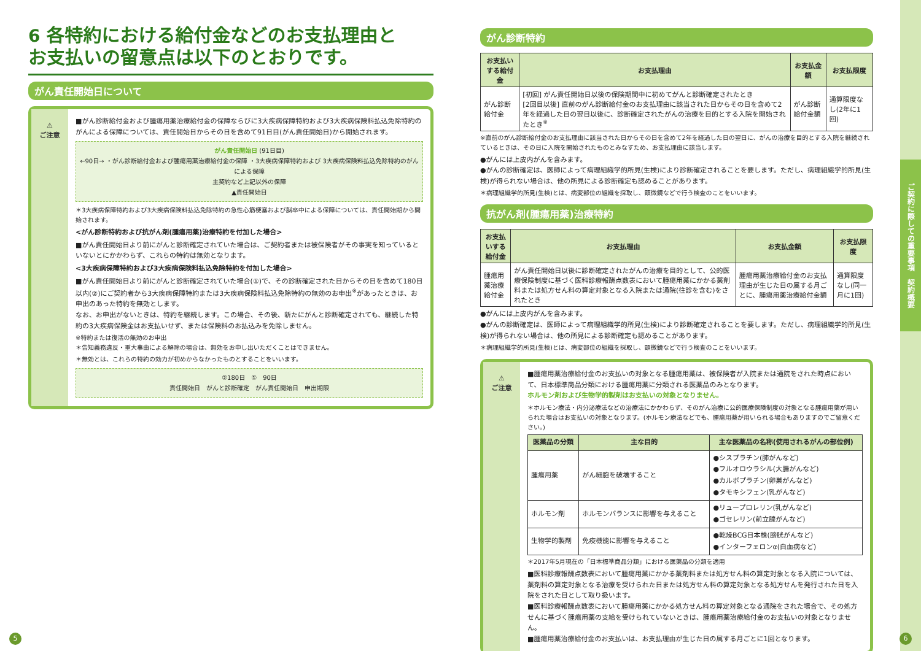6 各特約における給付金などのお支払理由と
お支払いの留意点は以下のとおりです。
がん責任開始日について
⚠
ご注意
■がん診断給付金および腫瘍用薬治療給付金の保障ならびに3大疾病保障特約および3大疾病保険料払込免除特約のがんによる保障については、責任開始日からその日を含めて91日目(がん責任開始日)から開始されます。
がん責任開始日 (91日目)
←90日→ ・がん診断給付金および腫瘍用薬治療給付金の保障 ・3大疾病保障特約および 3大疾病保険料払込免除特約のがんによる保障
主契約など上記以外の保障
▲責任開始日
＊3大疾病保障特約および3大疾病保険料払込免除特約の急性心筋梗塞および脳卒中による保障については、責任開始期から開始されます。
<がん診断特約および抗がん剤(腫瘍用薬)治療特約を付加した場合>
■がん責任開始日より前にがんと診断確定されていた場合は、ご契約者または被保険者がその事実を知っているといないとにかかわらず、これらの特約は無効となります。
<3大疾病保障特約および3大疾病保険料払込免除特約を付加した場合>
■がん責任開始日より前にがんと診断確定されていた場合(①)で、その診断確定された日からその日を含めて180日以内(②)にご契約者から3大疾病保障特約または3大疾病保険料払込免除特約の無効のお申出<sup>※</sup>があったときは、お申出のあった特約を無効とします。
なお、お申出がないときは、特約を継続します。この場合、その後、新たにがんと診断確定されても、継続した特約の3大疾病保険金はお支払いせず、または保険料のお払込みを免除しません。
※特約または復活の無効のお申出
＊告知義務違反・重大事由による解除の場合は、無効をお申し出いただくことはできません。
＊無効とは、これらの特約の効力が初めからなかったものとすることをいいます。
②180日　①　90日
責任開始日　がんと診断確定　がん責任開始日　申出期限
がん診断特約
| お支払いする給付金 | お支払理由 | お支払金額 | お支払限度 |
| --- | --- | --- | --- |
| がん診断給付金 | [初回] がん責任開始日以後の保険期間中に初めてがんと診断確定されたとき [2回目以後] 直前のがん診断給付金のお支払理由に該当された日からその日を含めて2年を経過した日の翌日以後に、診断確定されたがんの治療を目的とする入院を開始されたとき<sup>※</sup> | がん診断給付金額 | 通算限度なし(2年に1回) |
※直前のがん診断給付金のお支払理由に該当された日からその日を含めて2年を経過した日の翌日に、がんの治療を目的とする入院を継続されているときは、その日に入院を開始されたものとみなすため、お支払理由に該当します。
●がんには上皮内がんを含みます。
●がんの診断確定は、医師によって病理組織学的所見(生検)により診断確定されることを要します。ただし、病理組織学的所見(生検)が得られない場合は、他の所見による診断確定も認めることがあります。
＊病理組織学的所見(生検)とは、病変部位の組織を採取し、顕微鏡などで行う検査のことをいいます。
抗がん剤(腫瘍用薬)治療特約
| お支払いする給付金 | お支払理由 | お支払金額 | お支払限度 |
| --- | --- | --- | --- |
| 腫瘍用薬治療給付金 | がん責任開始日以後に診断確定されたがんの治療を目的として、公的医療保険制度に基づく医科診療報酬点数表において腫瘍用薬にかかる薬剤料または処方せん料の算定対象となる入院または通院(往診を含む)をされたとき | 腫瘍用薬治療給付金のお支払理由が生じた日の属する月ごとに、腫瘍用薬治療給付金額 | 通算限度なし(同一月に1回) |
●がんには上皮内がんを含みます。
●がんの診断確定は、医師によって病理組織学的所見(生検)により診断確定されることを要します。ただし、病理組織学的所見(生検)が得られない場合は、他の所見による診断確定も認めることがあります。
＊病理組織学的所見(生検)とは、病変部位の組織を採取し、顕微鏡などで行う検査のことをいいます。
⚠
ご注意
■腫瘍用薬治療給付金のお支払いの対象となる腫瘍用薬は、被保険者が入院または通院をされた時点において、日本標準商品分類における腫瘍用薬に分類される医薬品のみとなります。
ホルモン剤および生物学的製剤はお支払いの対象となりません。
＊ホルモン療法・内分泌療法などの治療法にかかわらず、そのがん治療に公的医療保険制度の対象となる腫瘍用薬が用いられた場合はお支払いの対象となります。(ホルモン療法などでも、腫瘍用薬が用いられる場合もありますのでご留意ください。)
| 医薬品の分類 | 主な目的 | 主な医薬品の名称(使用されるがんの部位例) |
| --- | --- | --- |
| 腫瘍用薬 | がん細胞を破壊すること | ●シスプラチン(肺がんなど) ●フルオロウラシル(大腸がんなど) ●カルボプラチン(卵巣がんなど) ●タモキシフェン(乳がんなど) |
| ホルモン剤 | ホルモンバランスに影響を与えること | ●リュープロレリン(乳がんなど) ●ゴセレリン(前立腺がんなど) |
| 生物学的製剤 | 免疫機能に影響を与えること | ●乾燥BCG日本株(膀胱がんなど) ●インターフェロンα(白血病など) |
＊2017年5月現在の「日本標準商品分類」における医薬品の分類を適用
■医科診療報酬点数表において腫瘍用薬にかかる薬剤料または処方せん料の算定対象となる入院については、薬剤料の算定対象となる治療を受けられた日または処方せん料の算定対象となる処方せんを発行された日を入院をされた日として取り扱います。
■医科診療報酬点数表において腫瘍用薬にかかる処方せん料の算定対象となる通院をされた場合で、その処方せんに基づく腫瘍用薬の支給を受けられていないときは、腫瘍用薬治療給付金のお支払いの対象となりません。
■腫瘍用薬治療給付金のお支払いは、お支払理由が生じた日の属する月ごとに1回となります。
ご契約に際しての重要事項　契約概要
5 6